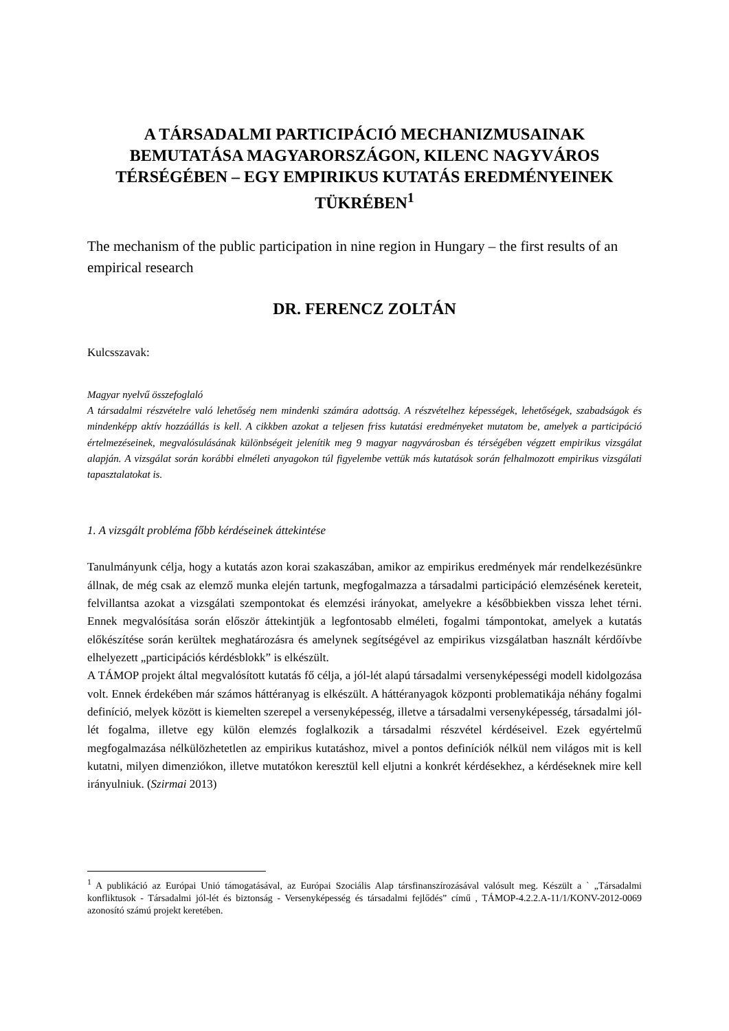A TÁRSADALMI PARTICIPÁCIÓ MECHANIZMUSAINAK BEMUTATÁSA MAGYARORSZÁGON, KILENC NAGYVÁROS TÉRSÉGÉBEN – EGY EMPIRIKUS KUTATÁS EREDMÉNYEINEK TÜKRÉBEN<sup>1</sup>
The mechanism of the public participation in nine region in Hungary – the first results of an empirical research
DR. FERENCZ ZOLTÁN
Kulcsszavak:
Magyar nyelvű összefoglaló
A társadalmi részvételre való lehetőség nem mindenki számára adottság. A részvételhez képességek, lehetőségek, szabadságok és mindenképp aktív hozzáállás is kell. A cikkben azokat a teljesen friss kutatási eredményeket mutatom be, amelyek a participáció értelmezéseinek, megvalósulásának különbségeit jelenítik meg 9 magyar nagyvárosban és térségében végzett empirikus vizsgálat alapján. A vizsgálat során korábbi elméleti anyagokon túl figyelembe vettük más kutatások során felhalmozott empirikus vizsgálati tapasztalatokat is.
1. A vizsgált probléma főbb kérdéseinek áttekintése
Tanulmányunk célja, hogy a kutatás azon korai szakaszában, amikor az empirikus eredmények már rendelkezésünkre állnak, de még csak az elemző munka elején tartunk, megfogalmazza a társadalmi participáció elemzésének kereteit, felvillantsa azokat a vizsgálati szempontokat és elemzési irányokat, amelyekre a későbbiekben vissza lehet térni. Ennek megvalósítása során először áttekintjük a legfontosabb elméleti, fogalmi támpontokat, amelyek a kutatás előkészítése során kerültek meghatározásra és amelynek segítségével az empirikus vizsgálatban használt kérdőívbe elhelyezett „participációs kérdésblokk” is elkészült.
A TÁMOP projekt által megvalósított kutatás fő célja, a jól-lét alapú társadalmi versenyképességi modell kidolgozása volt. Ennek érdekében már számos háttéranyag is elkészült. A háttéranyagok központi problematikája néhány fogalmi definíció, melyek között is kiemelten szerepel a versenyképesség, illetve a társadalmi versenyképesség, társadalmi jól-lét fogalma, illetve egy külön elemzés foglalkozik a társadalmi részvétel kérdéseivel. Ezek egyértelmű megfogalmazása nélkülözhetetlen az empirikus kutatáshoz, mivel a pontos definíciók nélkül nem világos mit is kell kutatni, milyen dimenziókon, illetve mutatókon keresztül kell eljutni a konkrét kérdésekhez, a kérdéseknek mire kell irányulniuk. (Szirmai 2013)
<sup>1</sup> A publikáció az Európai Unió támogatásával, az Európai Szociális Alap társfinanszírozásával valósult meg. Készült a ` „Társadalmi konfliktusok - Társadalmi jól-lét és biztonság - Versenyképesség és társadalmi fejlődés” című , TÁMOP-4.2.2.A-11/1/KONV-2012-0069 azonosító számú projekt keretében.